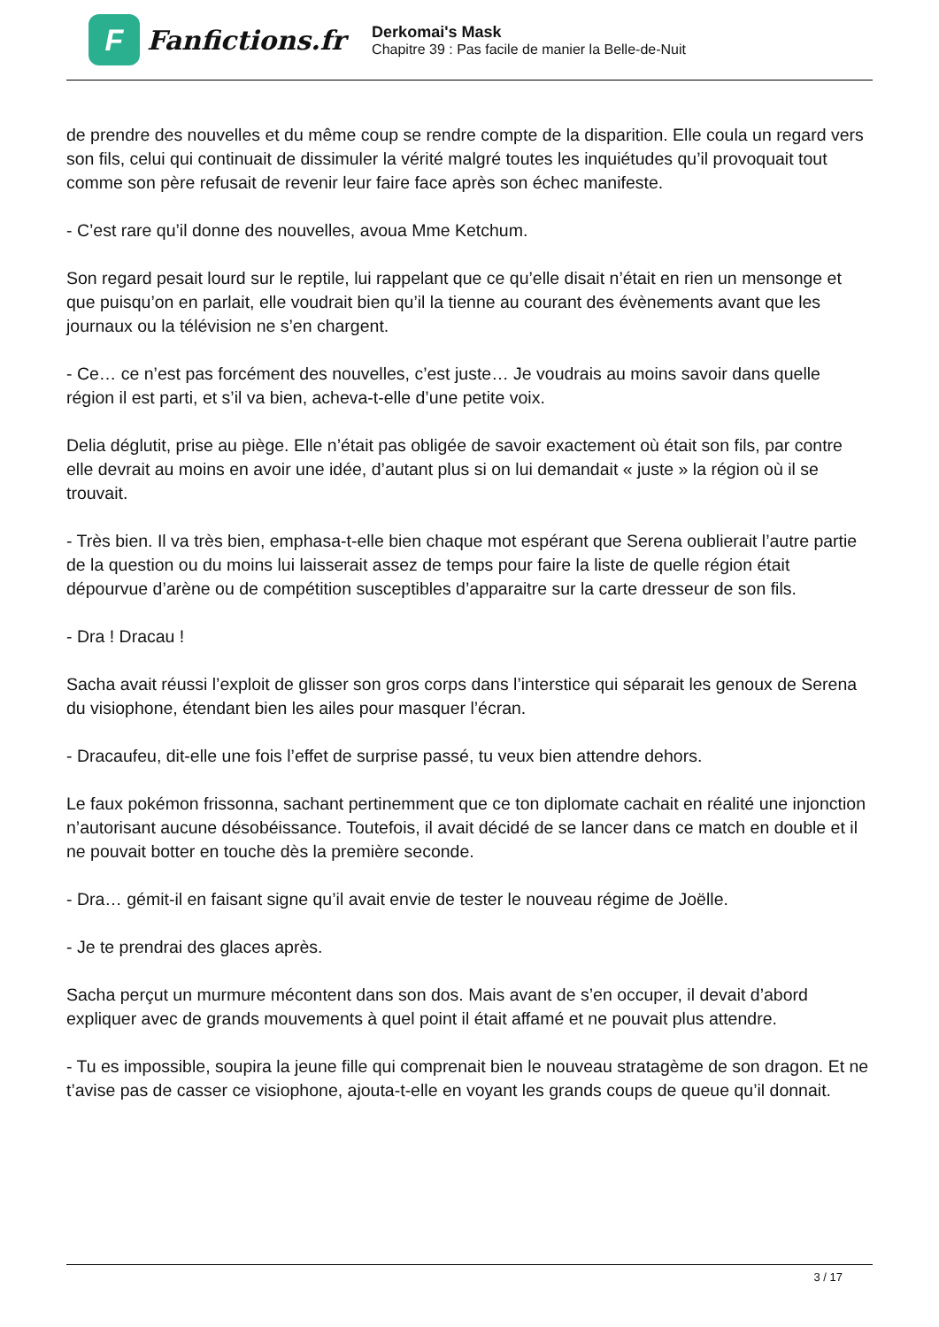F
Fanfictions.fr
Derkomai's Mask
Chapitre 39 : Pas facile de manier la Belle-de-Nuit
de prendre des nouvelles et du même coup se rendre compte de la disparition. Elle coula un regard vers son fils, celui qui continuait de dissimuler la vérité malgré toutes les inquiétudes qu’il provoquait tout comme son père refusait de revenir leur faire face après son échec manifeste.
- C’est rare qu’il donne des nouvelles, avoua Mme Ketchum.
Son regard pesait lourd sur le reptile, lui rappelant que ce qu’elle disait n’était en rien un mensonge et que puisqu’on en parlait, elle voudrait bien qu’il la tienne au courant des évènements avant que les journaux ou la télévision ne s’en chargent.
- Ce… ce n’est pas forcément des nouvelles, c’est juste… Je voudrais au moins savoir dans quelle région il est parti, et s’il va bien, acheva-t-elle d’une petite voix.
Delia déglutit, prise au piège. Elle n’était pas obligée de savoir exactement où était son fils, par contre elle devrait au moins en avoir une idée, d’autant plus si on lui demandait « juste » la région où il se trouvait.
- Très bien. Il va très bien, emphasa-t-elle bien chaque mot espérant que Serena oublierait l’autre partie de la question ou du moins lui laisserait assez de temps pour faire la liste de quelle région était dépourvue d’arène ou de compétition susceptibles d’apparaitre sur la carte dresseur de son fils.
- Dra ! Dracau !
Sacha avait réussi l’exploit de glisser son gros corps dans l’interstice qui séparait les genoux de Serena du visiophone, étendant bien les ailes pour masquer l’écran.
- Dracaufeu, dit-elle une fois l’effet de surprise passé, tu veux bien attendre dehors.
Le faux pokémon frissonna, sachant pertinemment que ce ton diplomate cachait en réalité une injonction n’autorisant aucune désobéissance. Toutefois, il avait décidé de se lancer dans ce match en double et il ne pouvait botter en touche dès la première seconde.
- Dra… gémit-il en faisant signe qu’il avait envie de tester le nouveau régime de Joëlle.
- Je te prendrai des glaces après.
Sacha perçut un murmure mécontent dans son dos. Mais avant de s’en occuper, il devait d’abord expliquer avec de grands mouvements à quel point il était affamé et ne pouvait plus attendre.
- Tu es impossible, soupira la jeune fille qui comprenait bien le nouveau stratagème de son dragon. Et ne t’avise pas de casser ce visiophone, ajouta-t-elle en voyant les grands coups de queue qu’il donnait.
3 / 17